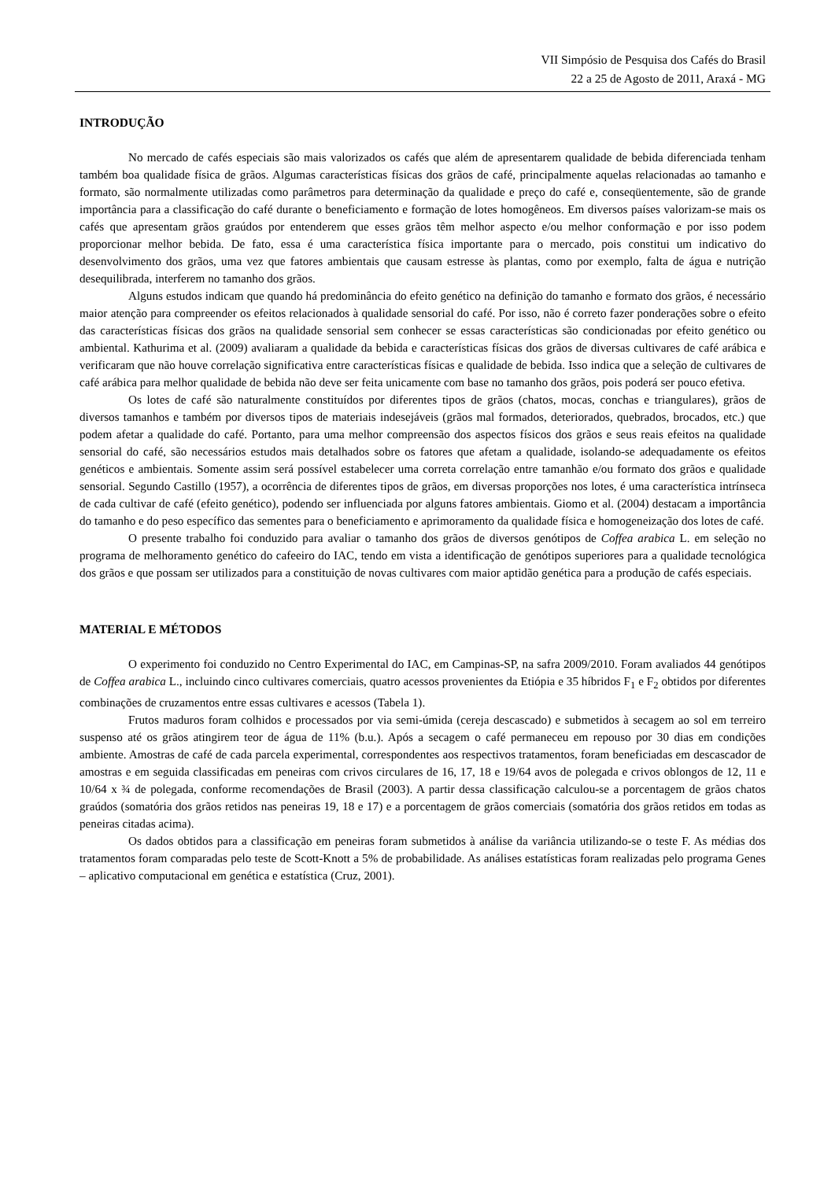VII Simpósio de Pesquisa dos Cafés do Brasil
22 a 25 de Agosto de 2011, Araxá - MG
INTRODUÇÃO
No mercado de cafés especiais são mais valorizados os cafés que além de apresentarem qualidade de bebida diferenciada tenham também boa qualidade física de grãos. Algumas características físicas dos grãos de café, principalmente aquelas relacionadas ao tamanho e formato, são normalmente utilizadas como parâmetros para determinação da qualidade e preço do café e, conseqüentemente, são de grande importância para a classificação do café durante o beneficiamento e formação de lotes homogêneos. Em diversos países valorizam-se mais os cafés que apresentam grãos graúdos por entenderem que esses grãos têm melhor aspecto e/ou melhor conformação e por isso podem proporcionar melhor bebida. De fato, essa é uma característica física importante para o mercado, pois constitui um indicativo do desenvolvimento dos grãos, uma vez que fatores ambientais que causam estresse às plantas, como por exemplo, falta de água e nutrição desequilibrada, interferem no tamanho dos grãos.
Alguns estudos indicam que quando há predominância do efeito genético na definição do tamanho e formato dos grãos, é necessário maior atenção para compreender os efeitos relacionados à qualidade sensorial do café. Por isso, não é correto fazer ponderações sobre o efeito das características físicas dos grãos na qualidade sensorial sem conhecer se essas características são condicionadas por efeito genético ou ambiental. Kathurima et al. (2009) avaliaram a qualidade da bebida e características físicas dos grãos de diversas cultivares de café arábica e verificaram que não houve correlação significativa entre características físicas e qualidade de bebida. Isso indica que a seleção de cultivares de café arábica para melhor qualidade de bebida não deve ser feita unicamente com base no tamanho dos grãos, pois poderá ser pouco efetiva.
Os lotes de café são naturalmente constituídos por diferentes tipos de grãos (chatos, mocas, conchas e triangulares), grãos de diversos tamanhos e também por diversos tipos de materiais indesejáveis (grãos mal formados, deteriorados, quebrados, brocados, etc.) que podem afetar a qualidade do café. Portanto, para uma melhor compreensão dos aspectos físicos dos grãos e seus reais efeitos na qualidade sensorial do café, são necessários estudos mais detalhados sobre os fatores que afetam a qualidade, isolando-se adequadamente os efeitos genéticos e ambientais. Somente assim será possível estabelecer uma correta correlação entre tamanhão e/ou formato dos grãos e qualidade sensorial. Segundo Castillo (1957), a ocorrência de diferentes tipos de grãos, em diversas proporções nos lotes, é uma característica intrínseca de cada cultivar de café (efeito genético), podendo ser influenciada por alguns fatores ambientais. Giomo et al. (2004) destacam a importância do tamanho e do peso específico das sementes para o beneficiamento e aprimoramento da qualidade física e homogeneização dos lotes de café.
O presente trabalho foi conduzido para avaliar o tamanho dos grãos de diversos genótipos de Coffea arabica L. em seleção no programa de melhoramento genético do cafeeiro do IAC, tendo em vista a identificação de genótipos superiores para a qualidade tecnológica dos grãos e que possam ser utilizados para a constituição de novas cultivares com maior aptidão genética para a produção de cafés especiais.
MATERIAL E MÉTODOS
O experimento foi conduzido no Centro Experimental do IAC, em Campinas-SP, na safra 2009/2010. Foram avaliados 44 genótipos de Coffea arabica L., incluindo cinco cultivares comerciais, quatro acessos provenientes da Etiópia e 35 híbridos F<sub>1</sub> e F<sub>2</sub> obtidos por diferentes combinações de cruzamentos entre essas cultivares e acessos (Tabela 1).
Frutos maduros foram colhidos e processados por via semi-úmida (cereja descascado) e submetidos à secagem ao sol em terreiro suspenso até os grãos atingirem teor de água de 11% (b.u.). Após a secagem o café permaneceu em repouso por 30 dias em condições ambiente. Amostras de café de cada parcela experimental, correspondentes aos respectivos tratamentos, foram beneficiadas em descascador de amostras e em seguida classificadas em peneiras com crivos circulares de 16, 17, 18 e 19/64 avos de polegada e crivos oblongos de 12, 11 e 10/64 x ¾ de polegada, conforme recomendações de Brasil (2003). A partir dessa classificação calculou-se a porcentagem de grãos chatos graúdos (somatória dos grãos retidos nas peneiras 19, 18 e 17) e a porcentagem de grãos comerciais (somatória dos grãos retidos em todas as peneiras citadas acima).
Os dados obtidos para a classificação em peneiras foram submetidos à análise da variância utilizando-se o teste F. As médias dos tratamentos foram comparadas pelo teste de Scott-Knott a 5% de probabilidade. As análises estatísticas foram realizadas pelo programa Genes – aplicativo computacional em genética e estatística (Cruz, 2001).